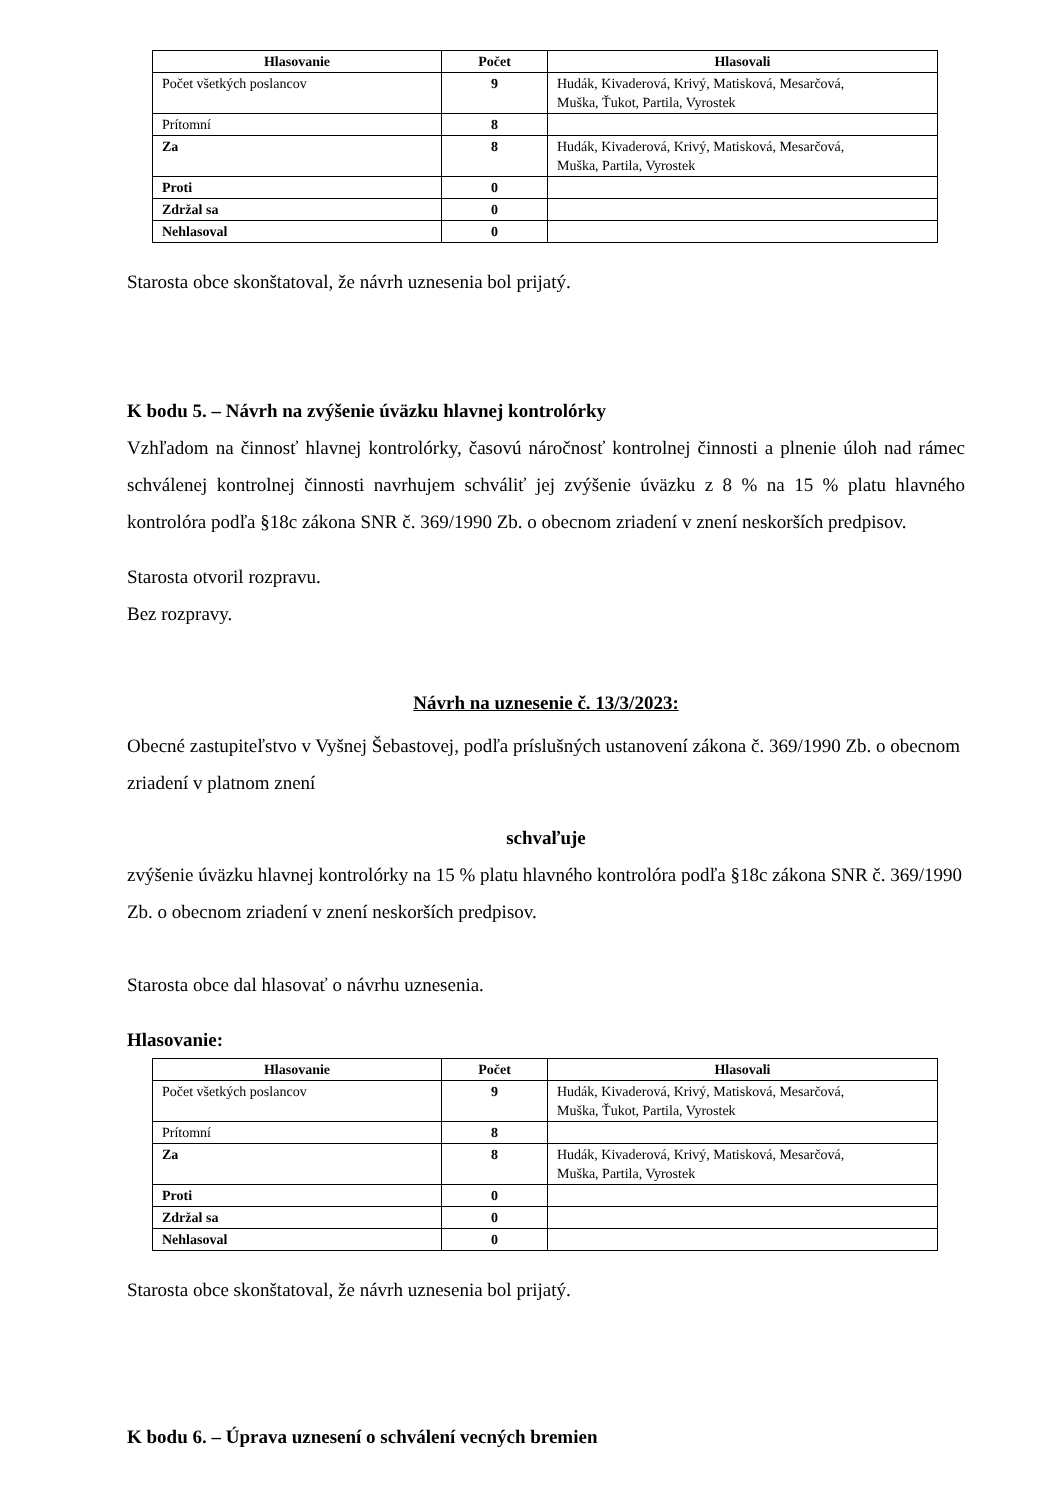| Hlasovanie | Počet | Hlasovali |
| --- | --- | --- |
| Počet všetkých poslancov | 9 | Hudák, Kivaderová, Krivý, Matisková, Mesarčová, Muška, Ťukot, Partila, Vyrostek |
| Prítomní | 8 | |
| Za | 8 | Hudák, Kivaderová, Krivý, Matisková, Mesarčová, Muška, Partila, Vyrostek |
| Proti | 0 | |
| Zdržal sa | 0 | |
| Nehlasoval | 0 | |
Starosta obce skonštatoval, že návrh uznesenia bol prijatý.
K bodu 5. – Návrh na zvýšenie úväzku hlavnej kontrolórky
Vzhľadom na činnosť hlavnej kontrolórky, časovú náročnosť kontrolnej činnosti a plnenie úloh nad rámec schválenej kontrolnej činnosti navrhujem schváliť jej zvýšenie úväzku z 8 % na 15 % platu hlavného kontrolóra podľa §18c zákona SNR č. 369/1990 Zb. o obecnom zriadení v znení neskorších predpisov.
Starosta otvoril rozpravu.
Bez rozpravy.
Návrh na uznesenie č. 13/3/2023:
Obecné zastupiteľstvo v Vyšnej Šebastovej, podľa príslušných ustanovení zákona č. 369/1990 Zb. o obecnom zriadení v platnom znení
schvaľuje
zvýšenie úväzku hlavnej kontrolórky na 15 % platu hlavného kontrolóra podľa §18c zákona SNR č. 369/1990 Zb. o obecnom zriadení v znení neskorších predpisov.
Starosta obce dal hlasovať o návrhu uznesenia.
Hlasovanie:
| Hlasovanie | Počet | Hlasovali |
| --- | --- | --- |
| Počet všetkých poslancov | 9 | Hudák, Kivaderová, Krivý, Matisková, Mesarčová, Muška, Ťukot, Partila, Vyrostek |
| Prítomní | 8 | |
| Za | 8 | Hudák, Kivaderová, Krivý, Matisková, Mesarčová, Muška, Partila, Vyrostek |
| Proti | 0 | |
| Zdržal sa | 0 | |
| Nehlasoval | 0 | |
Starosta obce skonštatoval, že návrh uznesenia bol prijatý.
K bodu 6. – Úprava uznesení o schválení vecných bremien